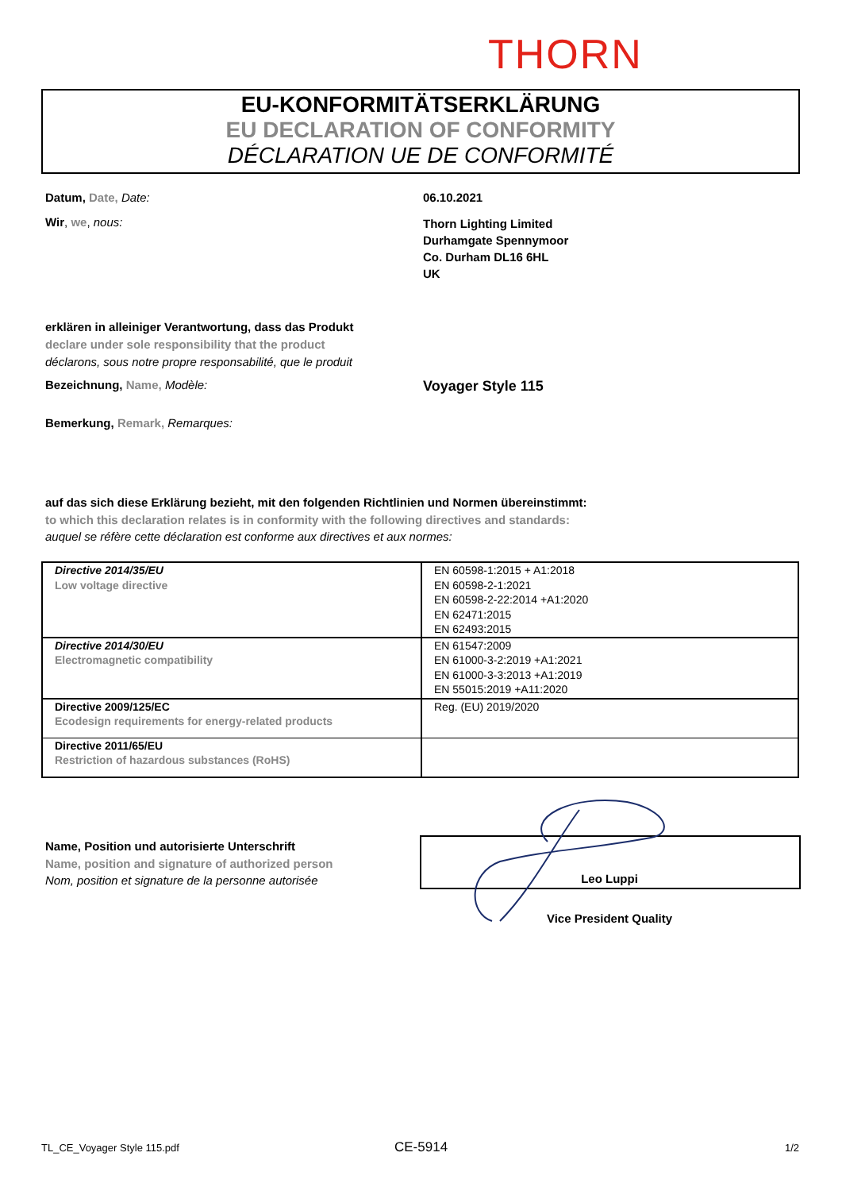THORN
EU-KONFORMITÄTSERKLÄRUNG
EU DECLARATION OF CONFORMITY
DÉCLARATION UE DE CONFORMITÉ
Datum, Date, Date: 06.10.2021
Wir, we, nous:
Thorn Lighting Limited
Durhamgate Spennymoor
Co. Durham DL16 6HL
UK
erklären in alleiniger Verantwortung, dass das Produkt
declare under sole responsibility that the product
déclarons, sous notre propre responsabilité, que le produit
Bezeichnung, Name, Modèle: Voyager Style 115
Bemerkung, Remark, Remarques:
auf das sich diese Erklärung bezieht, mit den folgenden Richtlinien und Normen übereinstimmt:
to which this declaration relates is in conformity with the following directives and standards:
auquel se réfère cette déclaration est conforme aux directives et aux normes:
| Directive 2014/35/EU Low voltage directive | EN 60598-1:2015 + A1:2018 EN 60598-2-1:2021 EN 60598-2-22:2014 +A1:2020 EN 62471:2015 EN 62493:2015 |
| Directive 2014/30/EU Electromagnetic compatibility | EN 61547:2009 EN 61000-3-2:2019 +A1:2021 EN 61000-3-3:2013 +A1:2019 EN 55015:2019 +A11:2020 |
| Directive 2009/125/EC Ecodesign requirements for energy-related products | Reg. (EU) 2019/2020 |
| Directive 2011/65/EU Restriction of hazardous substances (RoHS) | |
Name, Position und autorisierte Unterschrift
Name, position and signature of authorized person
Nom, position et signature de la personne autorisée
Leo Luppi
Vice President Quality
TL_CE_Voyager Style 115.pdf CE-5914 1/2